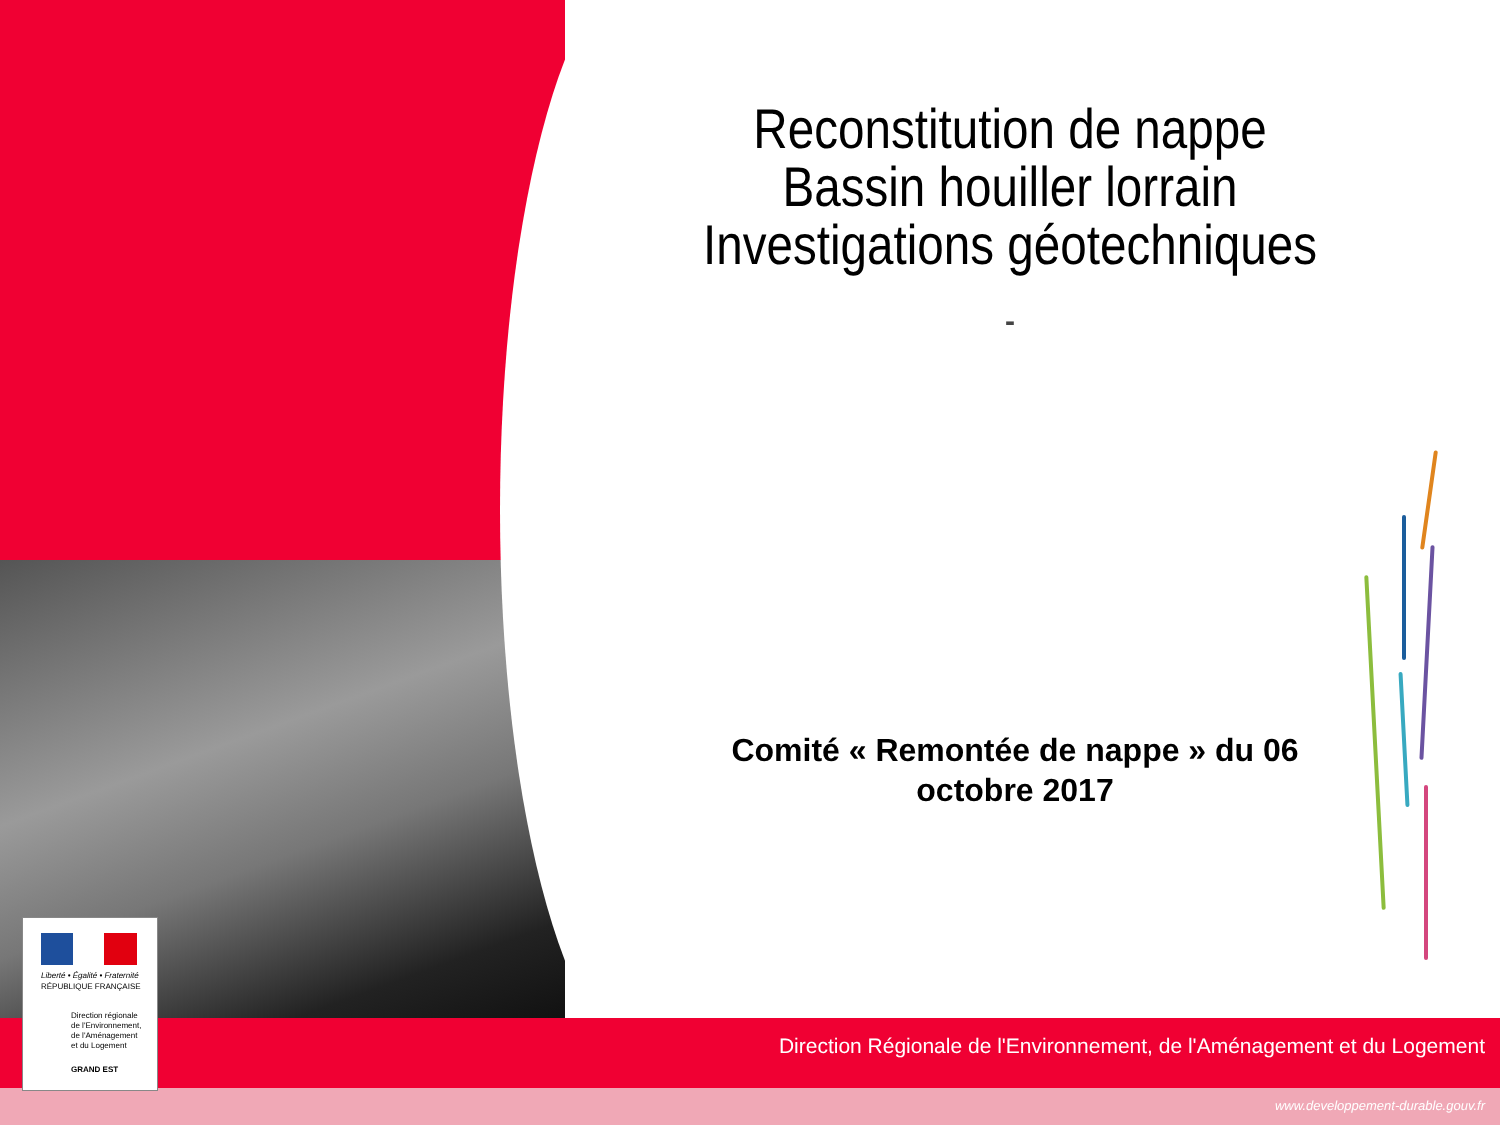Reconstitution de nappe
Bassin houiller lorrain
Investigations géotechniques
-
Comité « Remontée de nappe » du 06 octobre 2017
Direction Régionale de l'Environnement, de l'Aménagement et du Logement
www.developpement-durable.gouv.fr
Liberté • Égalité • Fraternité
RÉPUBLIQUE FRANÇAISE
Direction régionale
de l'Environnement,
de l'Aménagement
et du Logement
GRAND EST